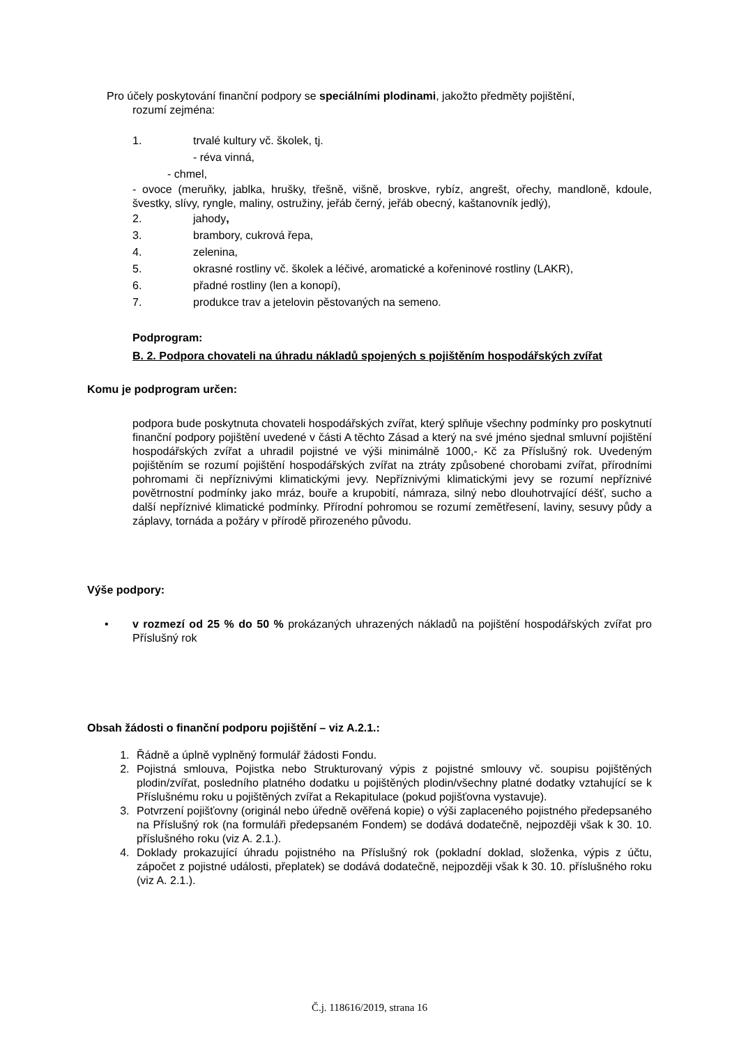Pro účely poskytování finanční podpory se speciálními plodinami, jakožto předměty pojištění,
rozumí zejména:
1. trvalé kultury vč. školek, tj.
- réva vinná,
- chmel,
- ovoce (meruňky, jablka, hrušky, třešně, višně, broskve, rybíz, angrešt, ořechy, mandloně, kdoule, švestky, slívy, ryngle, maliny, ostružiny, jeřáb černý, jeřáb obecný, kaštanovník jedlý),
2. jahody,
3. brambory, cukrová řepa,
4. zelenina,
5. okrasné rostliny vč. školek a léčivé, aromatické a kořeninové rostliny (LAKR),
6. přadné rostliny (len a konopí),
7. produkce trav a jetelovin pěstovaných na semeno.
Podprogram:
B. 2. Podpora chovateli na úhradu nákladů spojených s pojištěním hospodářských zvířat
Komu je podprogram určen:
podpora bude poskytnuta chovateli hospodářských zvířat, který splňuje všechny podmínky pro poskytnutí finanční podpory pojištění uvedené v části A těchto Zásad a který na své jméno sjednal smluvní pojištění hospodářských zvířat a uhradil pojistné ve výši minimálně 1000,- Kč za Příslušný rok. Uvedeným pojištěním se rozumí pojištění hospodářských zvířat na ztráty způsobené chorobami zvířat, přírodními pohromami či nepříznivými klimatickými jevy. Nepříznivými klimatickými jevy se rozumí nepříznivé povětrnostní podmínky jako mráz, bouře a krupobití, námraza, silný nebo dlouhotrvající déšť, sucho a další nepříznivé klimatické podmínky. Přírodní pohromou se rozumí zemětřesení, laviny, sesuvy půdy a záplavy, tornáda a požáry v přírodě přirozeného původu.
Výše podpory:
•
v rozmezí od 25 % do 50 % prokázaných uhrazených nákladů na pojištění hospodářských zvířat pro Příslušný rok
Obsah žádosti o finanční podporu pojištění – viz A.2.1.:
1. Řádně a úplně vyplněný formulář žádosti Fondu.
2. Pojistná smlouva, Pojistka nebo Strukturovaný výpis z pojistné smlouvy vč. soupisu pojištěných plodin/zvířat, posledního platného dodatku u pojištěných plodin/všechny platné dodatky vztahující se k Příslušnému roku u pojištěných zvířat a Rekapitulace (pokud pojišťovna vystavuje).
3. Potvrzení pojišťovny (originál nebo úředně ověřená kopie) o výši zaplaceného pojistného předepsaného na Příslušný rok (na formuláři předepsaném Fondem) se dodává dodatečně, nejpozději však k 30. 10. příslušného roku (viz A. 2.1.).
4. Doklady prokazující úhradu pojistného na Příslušný rok (pokladní doklad, složenka, výpis z účtu, zápočet z pojistné události, přeplatek) se dodává dodatečně, nejpozději však k 30. 10. příslušného roku (viz A. 2.1.).
Č.j. 118616/2019, strana 16